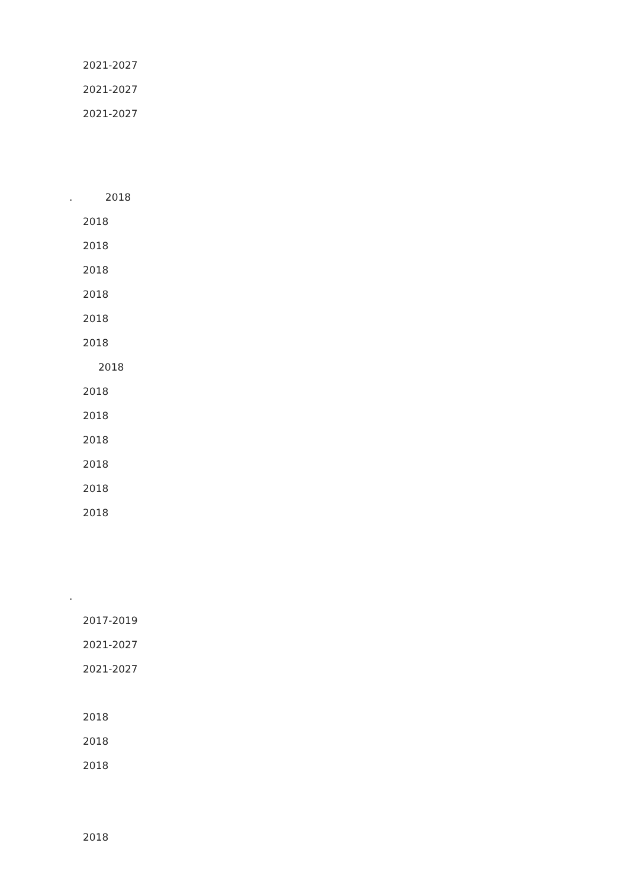2021-2027
2021-2027
2021-2027
. 2018
2018
2018
2018
2018
2018
2018
2018
2018
2018
2018
2018
2018
2018
.
2017-2019
2021-2027
2021-2027
2018
2018
2018
2018